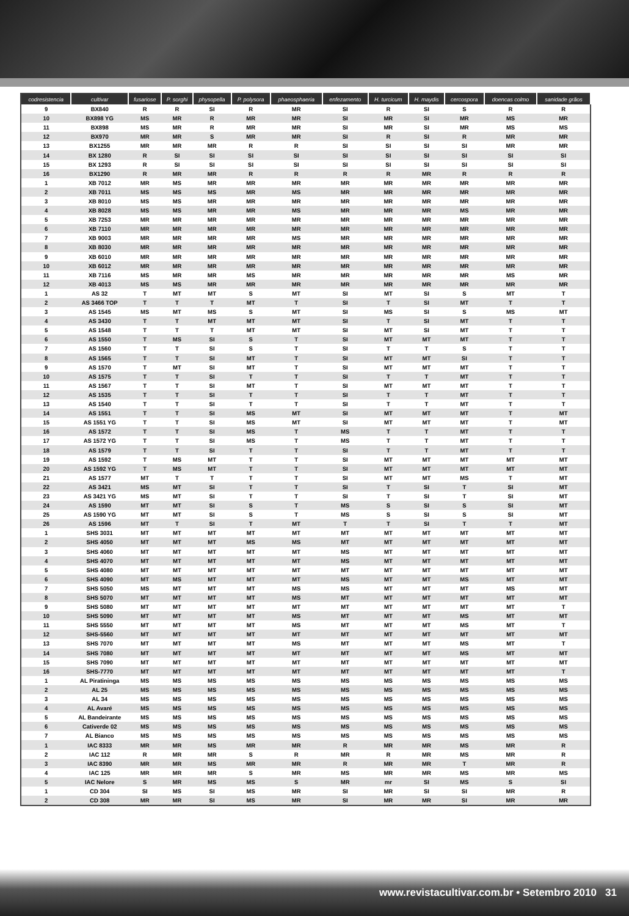| codresistencia | cultivar | fusariose | P. sorghi | physopella | P. polysora | phaeosphaeria | enfezamento | H. turcicum | H. maydis | cercospora | doencas colmo | sanidade grãos |
| --- | --- | --- | --- | --- | --- | --- | --- | --- | --- | --- | --- | --- |
| 9 | BX840 | R | R | SI | R | MR | SI | R | SI | S | R | R |
| 10 | BX898 YG | MS | MR | R | MR | MR | SI | MR | SI | MR | MS | MR |
| 11 | BX898 | MS | MR | R | MR | MR | SI | MR | SI | MR | MS | MS |
| 12 | BX970 | MR | MR | S | MR | MR | SI | R | SI | R | MR | MR |
| 13 | BX1255 | MR | MR | MR | R | R | SI | SI | SI | SI | MR | MR |
| 14 | BX 1280 | R | SI | SI | SI | SI | SI | SI | SI | SI | SI | SI |
| 15 | BX 1293 | R | SI | SI | SI | SI | SI | SI | SI | SI | SI | SI |
| 16 | BX1290 | R | MR | MR | R | R | R | R | MR | R | R | R |
| 1 | XB 7012 | MR | MS | MR | MR | MR | MR | MR | MR | MR | MR | MR |
| 2 | XB 7011 | MS | MS | MS | MR | MS | MR | MR | MR | MR | MR | MR |
| 3 | XB 8010 | MS | MS | MR | MR | MR | MR | MR | MR | MR | MR | MR |
| 4 | XB 8028 | MS | MS | MR | MR | MS | MR | MR | MR | MS | MR | MR |
| 5 | XB 7253 | MR | MR | MR | MR | MR | MR | MR | MR | MR | MR | MR |
| 6 | XB 7110 | MR | MR | MR | MR | MR | MR | MR | MR | MR | MR | MR |
| 7 | XB 9003 | MR | MR | MR | MR | MS | MR | MR | MR | MR | MR | MR |
| 8 | XB 8030 | MR | MR | MR | MR | MR | MR | MR | MR | MR | MR | MR |
| 9 | XB 6010 | MR | MR | MR | MR | MR | MR | MR | MR | MR | MR | MR |
| 10 | XB 6012 | MR | MR | MR | MR | MR | MR | MR | MR | MR | MR | MR |
| 11 | XB 7116 | MS | MR | MR | MS | MR | MR | MR | MR | MR | MS | MR |
| 12 | XB 4013 | MS | MS | MR | MR | MR | MR | MR | MR | MR | MR | MR |
| 1 | AS 32 | T | MT | MT | S | MT | SI | MT | SI | S | MT | T |
| 2 | AS 3466 TOP | T | T | T | MT | T | SI | T | SI | MT | T | T |
| 3 | AS 1545 | MS | MT | MS | S | MT | SI | MS | SI | S | MS | MT |
| 4 | AS 3430 | T | T | MT | MT | MT | SI | T | SI | MT | T | T |
| 5 | AS 1548 | T | T | T | MT | MT | SI | MT | SI | MT | T | T |
| 6 | AS 1550 | T | MS | SI | S | T | SI | MT | MT | MT | T | T |
| 7 | AS 1560 | T | T | SI | S | T | SI | T | T | S | T | T |
| 8 | AS 1565 | T | T | SI | MT | T | SI | MT | MT | SI | T | T |
| 9 | AS 1570 | T | MT | SI | MT | T | SI | MT | MT | MT | T | T |
| 10 | AS 1575 | T | T | SI | T | T | SI | T | T | MT | T | T |
| 11 | AS 1567 | T | T | SI | MT | T | SI | MT | MT | MT | T | T |
| 12 | AS 1535 | T | T | SI | T | T | SI | T | T | MT | T | T |
| 13 | AS 1540 | T | T | SI | T | T | SI | T | T | MT | T | T |
| 14 | AS 1551 | T | T | SI | MS | MT | SI | MT | MT | MT | T | MT |
| 15 | AS 1551 YG | T | T | SI | MS | MT | SI | MT | MT | MT | T | MT |
| 16 | AS 1572 | T | T | SI | MS | T | MS | T | T | MT | T | T |
| 17 | AS 1572 YG | T | T | SI | MS | T | MS | T | T | MT | T | T |
| 18 | AS 1579 | T | T | SI | T | T | SI | T | T | MT | T | T |
| 19 | AS 1592 | T | MS | MT | T | T | SI | MT | MT | MT | MT | MT |
| 20 | AS 1592 YG | T | MS | MT | T | T | SI | MT | MT | MT | MT | MT |
| 21 | AS 1577 | MT | T | T | T | T | SI | MT | MT | MS | T | MT |
| 22 | AS 3421 | MS | MT | SI | T | T | SI | T | SI | T | SI | MT |
| 23 | AS 3421 YG | MS | MT | SI | T | T | SI | T | SI | T | SI | MT |
| 24 | AS 1590 | MT | MT | SI | S | T | MS | S | SI | S | SI | MT |
| 25 | AS 1590 YG | MT | MT | SI | S | T | MS | S | SI | S | SI | MT |
| 26 | AS 1596 | MT | T | SI | T | MT | T | T | SI | T | T | MT |
| 1 | SHS 3031 | MT | MT | MT | MT | MT | MT | MT | MT | MT | MT | MT |
| 2 | SHS 4050 | MT | MT | MT | MS | MS | MT | MT | MT | MT | MT | MT |
| 3 | SHS 4060 | MT | MT | MT | MT | MT | MS | MT | MT | MT | MT | MT |
| 4 | SHS 4070 | MT | MT | MT | MT | MT | MS | MT | MT | MT | MT | MT |
| 5 | SHS 4080 | MT | MT | MT | MT | MT | MT | MT | MT | MT | MT | MT |
| 6 | SHS 4090 | MT | MS | MT | MT | MT | MS | MT | MT | MS | MT | MT |
| 7 | SHS 5050 | MS | MT | MT | MT | MS | MS | MT | MT | MT | MS | MT |
| 8 | SHS 5070 | MT | MT | MT | MT | MS | MT | MT | MT | MT | MT | MT |
| 9 | SHS 5080 | MT | MT | MT | MT | MT | MT | MT | MT | MT | MT | T |
| 10 | SHS 5090 | MT | MT | MT | MT | MS | MT | MT | MT | MS | MT | MT |
| 11 | SHS 5550 | MT | MT | MT | MT | MS | MT | MT | MT | MS | MT | T |
| 12 | SHS-5560 | MT | MT | MT | MT | MT | MT | MT | MT | MT | MT | MT |
| 13 | SHS 7070 | MT | MT | MT | MT | MS | MT | MT | MT | MS | MT | T |
| 14 | SHS 7080 | MT | MT | MT | MT | MT | MT | MT | MT | MS | MT | MT |
| 15 | SHS 7090 | MT | MT | MT | MT | MT | MT | MT | MT | MT | MT | MT |
| 16 | SHS-7770 | MT | MT | MT | MT | MT | MT | MT | MT | MT | MT | T |
| 1 | AL Piratininga | MS | MS | MS | MS | MS | MS | MS | MS | MS | MS | MS |
| 2 | AL 25 | MS | MS | MS | MS | MS | MS | MS | MS | MS | MS | MS |
| 3 | AL 34 | MS | MS | MS | MS | MS | MS | MS | MS | MS | MS | MS |
| 4 | AL Avaré | MS | MS | MS | MS | MS | MS | MS | MS | MS | MS | MS |
| 5 | AL Bandeirante | MS | MS | MS | MS | MS | MS | MS | MS | MS | MS | MS |
| 6 | Cativerde 02 | MS | MS | MS | MS | MS | MS | MS | MS | MS | MS | MS |
| 7 | AL Bianco | MS | MS | MS | MS | MS | MS | MS | MS | MS | MS | MS |
| 1 | IAC 8333 | MR | MR | MS | MR | MR | R | MR | MR | MS | MR | R |
| 2 | IAC 112 | R | MR | MR | S | R | MR | R | MR | MS | MR | R |
| 3 | IAC 8390 | MR | MR | MS | MR | MR | R | MR | MR | T | MR | R |
| 4 | IAC 125 | MR | MR | MR | S | MR | MS | MR | MR | MS | MR | MS |
| 5 | IAC Nelore | S | MR | MS | MS | S | MR | mr | SI | MS | S | SI |
| 1 | CD 304 | SI | MS | SI | MS | MR | SI | MR | SI | SI | MR | R |
| 2 | CD 308 | MR | MR | SI | MS | MR | SI | MR | MR | SI | MR | MR |
www.revistacultivar.com.br • Setembro 2010 31